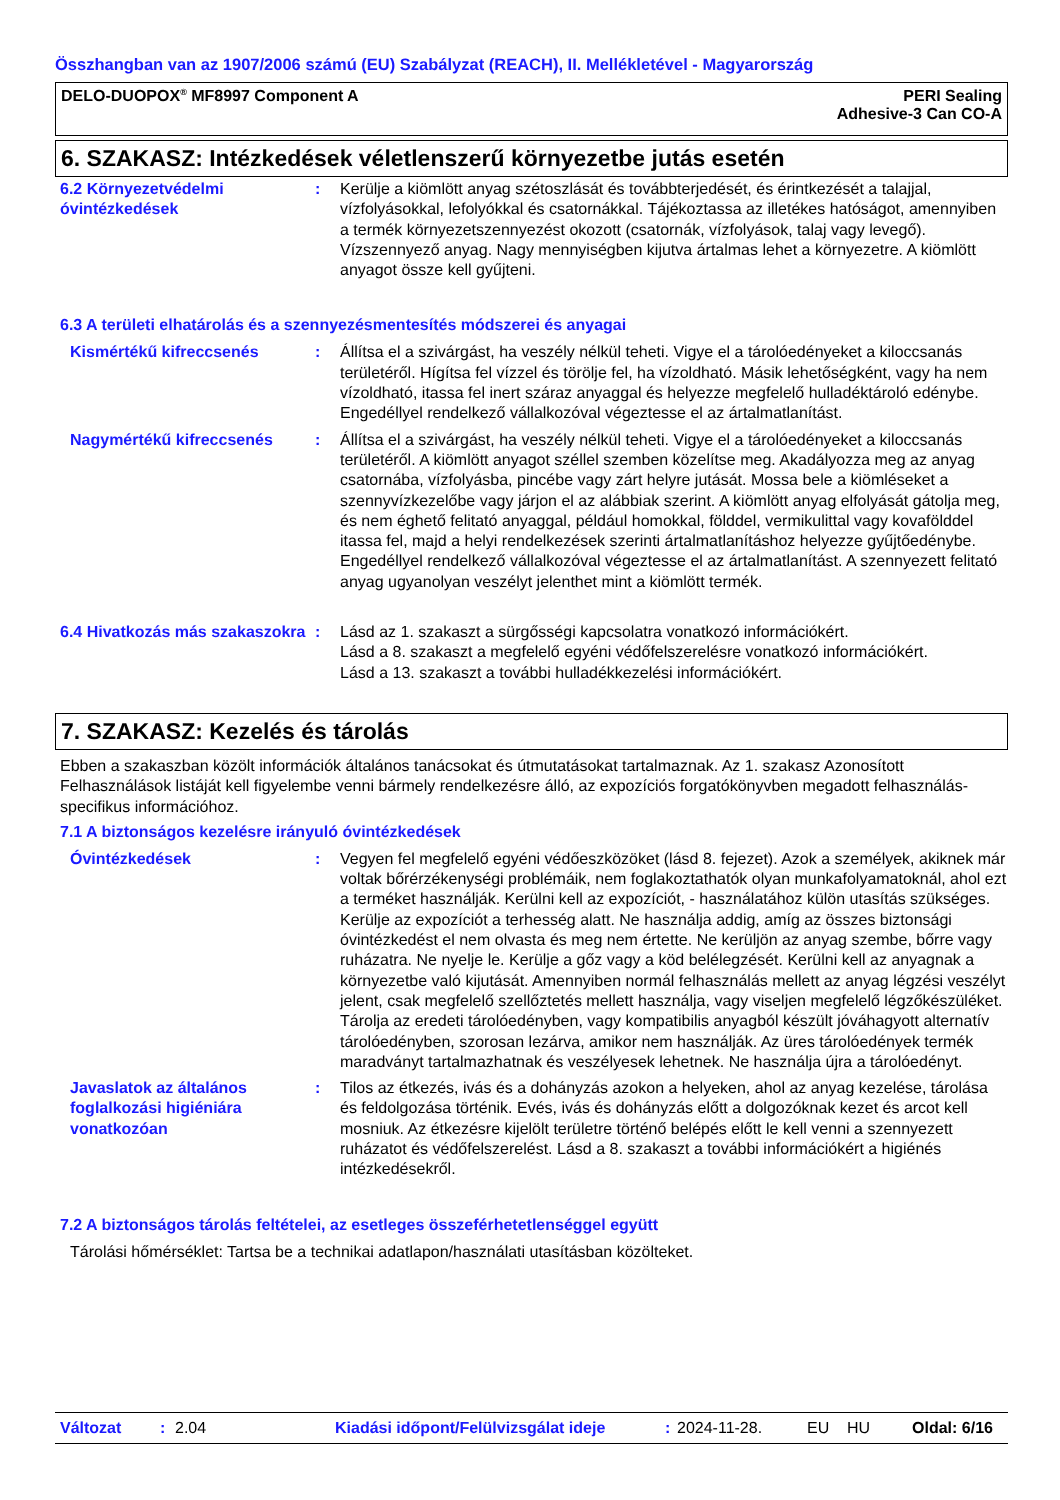Összhangban van az 1907/2006 számú (EU) Szabályzat (REACH), II. Mellékletével - Magyarország
DELO-DUOPOX<sup>®</sup> MF8997 Component A
PERI Sealing
Adhesive-3 Can CO-A
6. SZAKASZ: Intézkedések véletlenszerű környezetbe jutás esetén
6.2 Környezetvédelmi óvintézkedések
: Kerülje a kiömlött anyag szétoszlását és továbbterjedését, és érintkezését a talajjal, vízfolyásokkal, lefolyókkal és csatornákkal. Tájékoztassa az illetékes hatóságot, amennyiben a termék környezetszennyezést okozott (csatornák, vízfolyások, talaj vagy levegő). Vízszennyező anyag. Nagy mennyiségben kijutva ártalmas lehet a környezetre. A kiömlött anyagot össze kell gyűjteni.
6.3 A területi elhatárolás és a szennyezésmentesítés módszerei és anyagai
Kismértékű kifreccsenés : Állítsa el a szivárgást, ha veszély nélkül teheti. Vigye el a tárolóedényeket a kiloccsanás területéről. Hígítsa fel vízzel és törölje fel, ha vízoldható. Másik lehetőségként, vagy ha nem vízoldható, itassa fel inert száraz anyaggal és helyezze megfelelő hulladéktároló edénybe. Engedéllyel rendelkező vállalkozóval végeztesse el az ártalmatlanítást.
Nagymértékű kifreccsenés : Állítsa el a szivárgást, ha veszély nélkül teheti. Vigye el a tárolóedényeket a kiloccsanás területéről. A kiömlött anyagot széllel szemben közelítse meg. Akadályozza meg az anyag csatornába, vízfolyásba, pincébe vagy zárt helyre jutását. Mossa bele a kiömléseket a szennyvízkezelőbe vagy járjon el az alábbiak szerint. A kiömlött anyag elfolyását gátolja meg, és nem éghető felitató anyaggal, például homokkal, földdel, vermikulittal vagy kovafölddel itassa fel, majd a helyi rendelkezések szerinti ártalmatlanításhoz helyezze gyűjtőedénybe. Engedéllyel rendelkező vállalkozóval végeztesse el az ártalmatlanítást. A szennyezett felitató anyag ugyanolyan veszélyt jelenthet mint a kiömlött termék.
6.4 Hivatkozás más szakaszokra
: Lásd az 1. szakaszt a sürgősségi kapcsolatra vonatkozó információkért.
Lásd a 8. szakaszt a megfelelő egyéni védőfelszerelésre vonatkozó információkért.
Lásd a 13. szakaszt a további hulladékkezelési információkért.
7. SZAKASZ: Kezelés és tárolás
Ebben a szakaszban közölt információk általános tanácsokat és útmutatásokat tartalmaznak. Az 1. szakasz Azonosított Felhasználások listáját kell figyelembe venni bármely rendelkezésre álló, az expozíciós forgatókönyvben megadott felhasználás-specifikus információhoz.
7.1 A biztonságos kezelésre irányuló óvintézkedések
Óvintézkedések : Vegyen fel megfelelő egyéni védőeszközöket (lásd 8. fejezet). Azok a személyek, akiknek már voltak bőrérzékenységi problémáik, nem foglakoztathatók olyan munkafolyamatoknál, ahol ezt a terméket használják. Kerülni kell az expozíciót, - használatához külön utasítás szükséges. Kerülje az expozíciót a terhesség alatt. Ne használja addig, amíg az összes biztonsági óvintézkedést el nem olvasta és meg nem értette. Ne kerüljön az anyag szembe, bőrre vagy ruházatra. Ne nyelje le. Kerülje a gőz vagy a köd belélegzését. Kerülni kell az anyagnak a környezetbe való kijutását. Amennyiben normál felhasználás mellett az anyag légzési veszélyt jelent, csak megfelelő szellőztetés mellett használja, vagy viseljen megfelelő légzőkészüléket. Tárolja az eredeti tárolóedényben, vagy kompatibilis anyagból készült jóváhagyott alternatív tárolóedényben, szorosan lezárva, amikor nem használják. Az üres tárolóedények termék maradványt tartalmazhatnak és veszélyesek lehetnek. Ne használja újra a tárolóedényt.
Javaslatok az általános foglalkozási higiéniára vonatkozóan
: Tilos az étkezés, ivás és a dohányzás azokon a helyeken, ahol az anyag kezelése, tárolása és feldolgozása történik. Evés, ivás és dohányzás előtt a dolgozóknak kezet és arcot kell mosniuk. Az étkezésre kijelölt területre történő belépés előtt le kell venni a szennyezett ruházatot és védőfelszerelést. Lásd a 8. szakaszt a további információkért a higiénés intézkedésekről.
7.2 A biztonságos tárolás feltételei, az esetleges összeférhetetlenséggel együtt
Tárolási hőmérséklet: Tartsa be a technikai adatlapon/használati utasításban közölteket.
Változat: 2.04 Kiadási időpont/Felülvizsgálat ideje: 2024-11-28. EU HU Oldal: 6/16